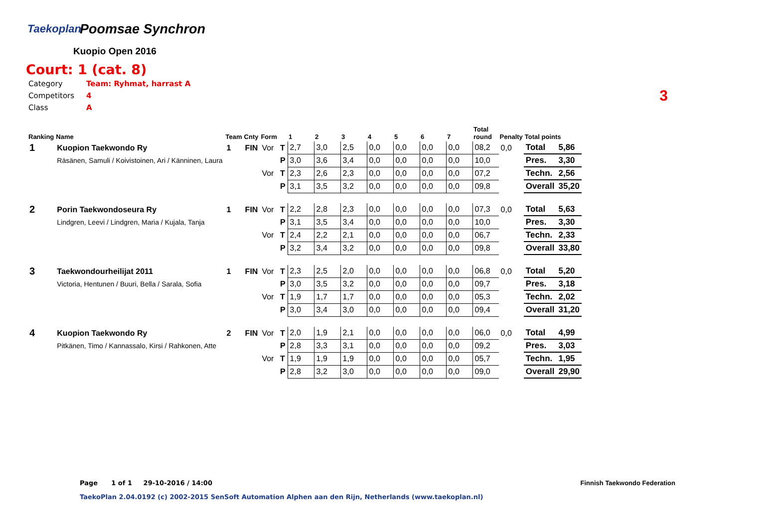Taekoplan
Poomsae Synchron
Kuopio Open 2016
Court: 1 (cat. 8)
| Category | Team: Ryhmat, harrast A |
| Competitors | 4 |
| Class | A |
3
| Ranking | Name | Team | Cnty | Form | | 1 | 2 | 3 | 4 | 5 | 6 | 7 | Total round | Penalty | Total points | |
| --- | --- | --- | --- | --- | --- | --- | --- | --- | --- | --- | --- | --- | --- | --- | --- | --- |
| 1 | Kuopion Taekwondo Ry | 1 | FIN | Vor | T | 2,7 | 3,0 | 2,5 | 0,0 | 0,0 | 0,0 | 0,0 | 08,2 | 0,0 | Total | 5,86 |
| | Räsänen, Samuli / Koivistoinen, Ari / Känninen, Laura | | | | P | 3,0 | 3,6 | 3,4 | 0,0 | 0,0 | 0,0 | 0,0 | 10,0 | | Pres. | 3,30 |
| | | | | Vor | T | 2,3 | 2,6 | 2,3 | 0,0 | 0,0 | 0,0 | 0,0 | 07,2 | | Techn. | 2,56 |
| | | | | | P | 3,1 | 3,5 | 3,2 | 0,0 | 0,0 | 0,0 | 0,0 | 09,8 | | Overall | 35,20 |
| 2 | Porin Taekwondoseura Ry | 1 | FIN | Vor | T | 2,2 | 2,8 | 2,3 | 0,0 | 0,0 | 0,0 | 0,0 | 07,3 | 0,0 | Total | 5,63 |
| | Lindgren, Leevi / Lindgren, Maria / Kujala, Tanja | | | | P | 3,1 | 3,5 | 3,4 | 0,0 | 0,0 | 0,0 | 0,0 | 10,0 | | Pres. | 3,30 |
| | | | | Vor | T | 2,4 | 2,2 | 2,1 | 0,0 | 0,0 | 0,0 | 0,0 | 06,7 | | Techn. | 2,33 |
| | | | | | P | 3,2 | 3,4 | 3,2 | 0,0 | 0,0 | 0,0 | 0,0 | 09,8 | | Overall | 33,80 |
| 3 | Taekwondourheilijat 2011 | 1 | FIN | Vor | T | 2,3 | 2,5 | 2,0 | 0,0 | 0,0 | 0,0 | 0,0 | 06,8 | 0,0 | Total | 5,20 |
| | Victoria, Hentunen / Buuri, Bella / Sarala, Sofia | | | | P | 3,0 | 3,5 | 3,2 | 0,0 | 0,0 | 0,0 | 0,0 | 09,7 | | Pres. | 3,18 |
| | | | | Vor | T | 1,9 | 1,7 | 1,7 | 0,0 | 0,0 | 0,0 | 0,0 | 05,3 | | Techn. | 2,02 |
| | | | | | P | 3,0 | 3,4 | 3,0 | 0,0 | 0,0 | 0,0 | 0,0 | 09,4 | | Overall | 31,20 |
| 4 | Kuopion Taekwondo Ry | 2 | FIN | Vor | T | 2,0 | 1,9 | 2,1 | 0,0 | 0,0 | 0,0 | 0,0 | 06,0 | 0,0 | Total | 4,99 |
| | Pitkänen, Timo / Kannassalo, Kirsi / Rahkonen, Atte | | | | P | 2,8 | 3,3 | 3,1 | 0,0 | 0,0 | 0,0 | 0,0 | 09,2 | | Pres. | 3,03 |
| | | | | Vor | T | 1,9 | 1,9 | 1,9 | 0,0 | 0,0 | 0,0 | 0,0 | 05,7 | | Techn. | 1,95 |
| | | | | | P | 2,8 | 3,2 | 3,0 | 0,0 | 0,0 | 0,0 | 0,0 | 09,0 | | Overall | 29,90 |
Page 1 of 1 29-10-2016 / 14:00
Finnish Taekwondo Federation
TaekoPlan 2.04.0192 (c) 2002-2015 SenSoft Automation Alphen aan den Rijn, Netherlands (www.taekoplan.nl)